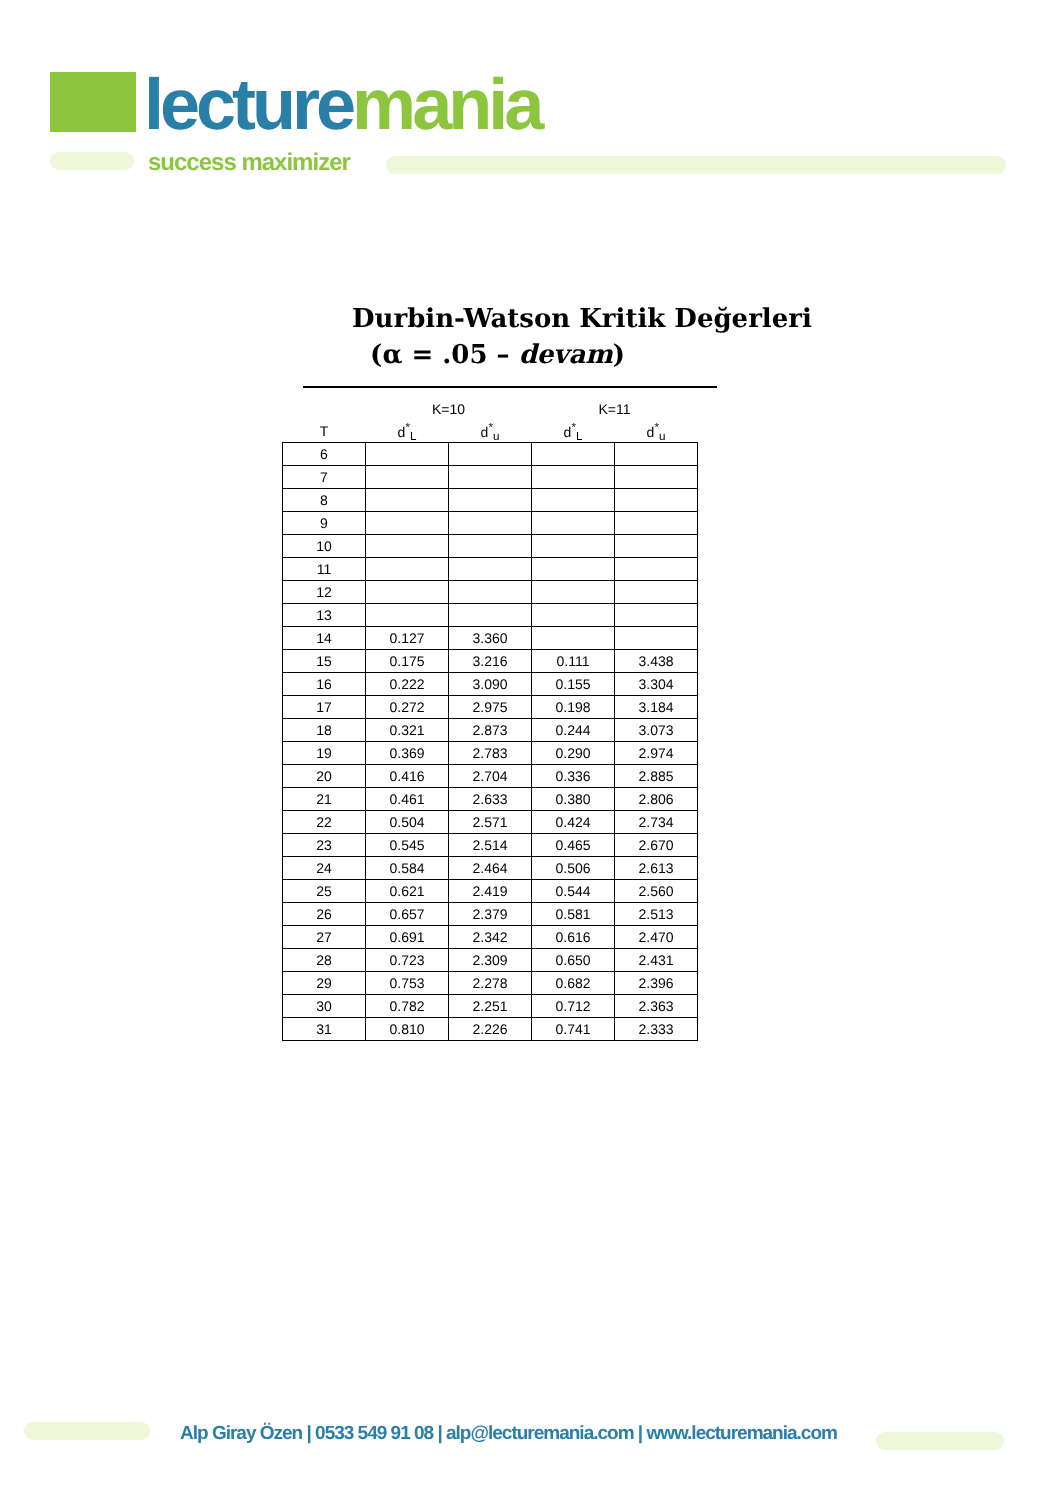lecturemania
success maximizer
Durbin-Watson Kritik Değerleri
(α = .05 – devam)
| | K=10 | | K=11 | |
| --- | --- | --- | --- | --- |
| T | d<sup>*</sup><sub>L</sub> | d<sup>*</sup><sub>u</sub> | d<sup>*</sup><sub>L</sub> | d<sup>*</sup><sub>u</sub> |
| 6 | | | | |
| 7 | | | | |
| 8 | | | | |
| 9 | | | | |
| 10 | | | | |
| 11 | | | | |
| 12 | | | | |
| 13 | | | | |
| 14 | 0.127 | 3.360 | | |
| 15 | 0.175 | 3.216 | 0.111 | 3.438 |
| 16 | 0.222 | 3.090 | 0.155 | 3.304 |
| 17 | 0.272 | 2.975 | 0.198 | 3.184 |
| 18 | 0.321 | 2.873 | 0.244 | 3.073 |
| 19 | 0.369 | 2.783 | 0.290 | 2.974 |
| 20 | 0.416 | 2.704 | 0.336 | 2.885 |
| 21 | 0.461 | 2.633 | 0.380 | 2.806 |
| 22 | 0.504 | 2.571 | 0.424 | 2.734 |
| 23 | 0.545 | 2.514 | 0.465 | 2.670 |
| 24 | 0.584 | 2.464 | 0.506 | 2.613 |
| 25 | 0.621 | 2.419 | 0.544 | 2.560 |
| 26 | 0.657 | 2.379 | 0.581 | 2.513 |
| 27 | 0.691 | 2.342 | 0.616 | 2.470 |
| 28 | 0.723 | 2.309 | 0.650 | 2.431 |
| 29 | 0.753 | 2.278 | 0.682 | 2.396 |
| 30 | 0.782 | 2.251 | 0.712 | 2.363 |
| 31 | 0.810 | 2.226 | 0.741 | 2.333 |
Alp Giray Özen | 0533 549 91 08 | alp@lecturemania.com | www.lecturemania.com